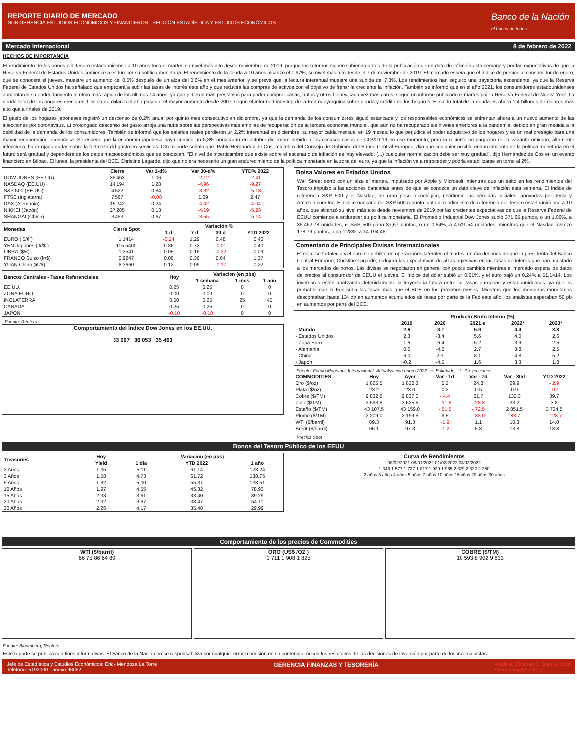REPORTE DIARIO DE MERCADO
SUB GERENCIA ESTUDIOS ECONÓMICOS Y FINANCIEROS - SECCIÓN ESTADÍSTICA Y ESTUDIOS ECONÓMICOS
Banco de la Nación
el banco de todos
Mercado Internacional 8 de febrero de 2022
HECHOS DE IMPORTANCIA
El rendimiento de los bonos del Tesoro estadounidense a 10 años tocó el martes su nivel más alto desde noviembre de 2019, porque los retornos siguen subiendo antes de la publicación de un dato de inflación esta semana y por las expectativas de que la Reserva Federal de Estados Unidos comience a endurecer su política monetaria. El rendimiento de la deuda a 10 años alcanzó el 1,97%, su nivel más alto desde el 7 de noviembre de 2019. El mercado espera que el índice de precios al consumidor de enero, que se conocerá el jueves, muestre un aumento del 0,5% después de un alza del 0,6% en el mes anterior, y se prevé que la lectura interanual muestre una subida del 7,3%. Los rendimientos han seguido una trayectoria ascendente, ya que la Reserva Federal de Estados Unidos ha señalado que empezará a subir las tasas de interés este año y que reducirá las compras de activos con el objetivo de frenar la creciente la inflación. También se informó que en el año 2021, los consumidores estadounidenses aumentaron su endeudamiento al ritmo más rápido de los últimos 14 años, ya que pidieron más préstamos para poder comprar casas, autos y otros bienes cada vez más caros, según un informe publicado el martes por la Reserva Federal de Nueva York. La deuda total de los hogares creció en 1 billón de dólares el año pasado, el mayor aumento desde 2007, según el informe trimestral de la Fed neoyorquina sobre deuda y crédito de los hogares. El saldo total de la deuda es ahora 1,4 billones de dólares más alto que a finales de 2019.
El gasto de los hogares japoneses registró un descenso de 0,2% anual por quinto mes consecutivo en diciembre, ya que la demanda de los consumidores siguió estancada y los responsables económicos se enfrentan ahora a un nuevo aumento de las infecciones por coronavirus. El prolongado descenso del gasto arroja una nube sobre las perspectivas más amplias de recuperación de la tercera economía mundial, que aún no ha recuperado los niveles anteriores a la pandemia, debido en gran medida a la debilidad de la demanda de los consumidores. También se informó que los salarios reales perdieron un 2,2% interanual en diciembre, su mayor caída mensual en 19 meses, lo que perjudica el poder adquisitivo de los hogares y es un mal presagio para una mayor recuperación económica. Se espera que la economía japonesa haya crecido un 5,8% anualizado en octubre-diciembre debido a los escasos casos de COVID-19 en ese momento, pero la reciente propagación de la variante ómicron, altamente infecciosa, ha arrojado dudas sobre la fortaleza del gasto en servicios. Otro reporte señaló que, Pablo Hernández de Cos, miembro del Consejo de Gobierno del Banco Central Europeo, dijo que cualquier posible endurecimiento de la política monetaria en el futuro será gradual y dependerá de los datos macroeconómicos que se conozcan. "El nivel de incertidumbre que existe sobre el escenario de inflación es muy elevado, (...) cualquier normalización debe ser muy gradual", dijo Hernández de Cos en un evento financiero en Bilbao. El lunes, la presidenta del BCE, Christine Lagarde, dijo que no era necesario un gran endurecimiento de la política monetaria en la zona del euro, ya que la inflación va a retroceder y podría estabilizarse en torno al 2%.
| | Cierre | Var 1-d% | Var 30-d% | YTD% 2022 |
| --- | --- | --- | --- | --- |
| DOW JONES (EE.UU) | 35 463 | 1.06 | -2.12 | -2.41 |
| NASDAQ (EE.UU) | 14 194 | 1.28 | -4.96 | -9.27 |
| S&P 500 (EE.UU) | 4 522 | 0.84 | -3.32 | -5.13 |
| FTSE (Inglaterra) | 7 567 | -0.08 | 1.09 | 2.47 |
| DAX (Alemania) | 15 242 | 0.24 | -4.42 | -4.04 |
| NIKKEI (Japón) | 27 285 | 0.13 | -4.19 | -5.23 |
| SHANGAI (China) | 3 453 | 0.67 | -3.55 | -5.14 |
| Monedas | Cierre Spot | Variación % | | | |
| --- | --- | --- | --- | --- | --- |
| | | 1 d | 7 d | 30 d | YTD 2022 |
| EURO ( $/€ ) | 1.1414 | -0.24 | 1.29 | 0.48 | 0.40 |
| YEN Japonés ( ¥/$ ) | 115.5400 | 0.36 | 0.72 | -0.01 | 0.40 |
| LIBRA ($/£) | 1.3541 | 0.05 | 0.16 | -0.32 | 0.09 |
| FRANCO Suizo (fr/$) | 0.9247 | 0.08 | 0.36 | 0.64 | 1.37 |
| YUAN Chino (¥ /$) | 6.3660 | 0.12 | 0.09 | -0.17 | 0.22 |
| Bancos Centrales - Tasas Referenciales | Hoy | Variación (en pbs) | | |
| --- | --- | --- | --- | --- |
| | | 1 semana | 1 mes | 1 año |
| EE.UU. | 0.25 | 0.25 | 0 | 0 |
| ZONA EURO | 0.00 | 0.00 | 0 | 0 |
| INGLATERRA | 0.50 | 0.25 | 25 | 40 |
| CANADÁ | 0.25 | 0.25 | 0 | 0 |
| JAPÓN | -0.10 | -0.10 | 0 | 0 |
Fuente: Reuters
Comportamiento del Índice Dow Jones en los EE.UU.
33 067 36 053 35 463
Bolsa Valores en Estados Unidos
Wall Street cerró con un alza el martes, impulsado por Apple y Microsoft, mientras que un salto en los rendimientos del Tesoro impulsó a las acciones bancarias antes de que se conozca un dato clave de inflación esta semana. El índice de referencia S&P 500 y el Nasdaq, de gran peso tecnológico, revirtieron las pérdidas iniciales, apoyadas por Tesla y Amazon.com Inc. El índice bancario del S&P 500 repuntó junto al rendimiento de referencia del Tesoro estadounidense a 10 años, que alcanzó su nivel más alto desde noviembre de 2019 por las crecientes expectativas de que la Reserva Federal de EEUU comience a endurecer su política monetaria. El Promedio Industrial Dow Jones subió 371,65 puntos, o un 1,06%, a 35.462,78 unidades, el S&P 500 ganó 37,67 puntos, o un 0,84%, a 4.521,54 unidades, mientras que el Nasdaq avanzó 178,79 puntos, o un 1,28%, a 14.194,46.
Comentario de Principales Divisas Internacionales
El dólar se fortaleció y el euro se debilitó en operaciones laterales el martes, un día después de que la presidenta del Banco Central Europeo, Christine Lagarde, redujera las expectativas de alzas agresivas en las tasas de interés que han asustado a los mercados de bonos. Las divisas se negociaron en general con pocos cambios mientras el mercado espera los datos de precios al consumidor de EEUU el jueves. El índice del dólar subió un 0,21%, y el euro bajó un 0,24% a $1,1414. Los inversores están analizando detenidamente la trayectoria futura entre las tasas europeas y estadounidenses, ya que es probable que la Fed suba las tasas más que el BCE en los próximos meses. Mientras que los mercados monetarios descontaban hasta 134 pb en aumentos acumulados de tasas por parte de la Fed este año, los analistas esperaban 50 pb en aumentos por parte del BCE.
| | Producto Bruto Interno (%) | | | | |
| --- | --- | --- | --- | --- | --- |
| | 2019 | 2020 | 2021 e | 2022* | 2023* |
| - Mundo | 2.6 | -3.1 | 5.9 | 4.4 | 3.8 |
| - Estados Unidos | 2.3 | -3.4 | 5.6 | 4.0 | 2.6 |
| - Zona Euro | 1.6 | -6.4 | 5.2 | 3.9 | 2.5 |
| - Alemania | 0.6 | -4.6 | 2.7 | 3.8 | 2.5 |
| - China | 6.0 | 2.3 | 8.1 | 4.8 | 5.2 |
| - Japón | -0.2 | -4.5 | 1.6 | 3.3 | 1.8 |
Fuente: Fondo Monetario Internacional -Actualización enero 2022 e: Estimado, * : Proyecciones
| COMMODITIES | Hoy | Ayer | Var - 1d | Var - 7d | Var - 30d | YTD 2022 |
| --- | --- | --- | --- | --- | --- | --- |
| Oro ($/oz) | 1 825.5 | 1 820.3 | 5.2 | 24.8 | 29.9 | - 2.9 |
| Plata ($/oz) | 23.2 | 23.0 | 0.2 | 0.5 | 0.9 | - 0.1 |
| Cobre ($/TM) | 9 832.6 | 9 837.0 | - 4.4 | 61.7 | 132.3 | 39.7 |
| Zinc ($/TM) | 3 593.8 | 3 625.5 | - 31.8 | - 28.3 | 33.2 | 3.8 |
| Estaño ($/TM) | 43 107.5 | 43 159.0 | - 51.5 | - 72.5 | 2 851.5 | 3 734.5 |
| Plomo ($/TM) | 2 209.0 | 2 199.5 | 9.5 | - 33.0 | -83.7 | - 128.7 |
| WTI ($/barril) | 89.3 | 91.3 | -1.9 | 1.1 | 10.3 | 14.0 |
| Brent ($/barril) | 96.1 | 97.3 | -1.2 | 5.8 | 13.8 | 18.8 |
Precios Spot
Bonos del Tesoro Público de los EEUU
| Treasuries | Hoy | Variación (en pbs) | | |
| --- | --- | --- | --- | --- |
| | Yield | 1 día | YTD 2022 | 1 año |
| 2 Años | 1.35 | 5.11 | 61.14 | 123.24 |
| 3 Años | 1.58 | 4.73 | 61.72 | 138.75 |
| 5 Años | 1.82 | 5.00 | 55.37 | 133.51 |
| 10 Años | 1.97 | 4.55 | 45.32 | 78.93 |
| 15 Años | 2.33 | 3.61 | 38.40 | 89.29 |
| 20 Años | 2.32 | 3.67 | 38.47 | 54.11 |
| 30 Años | 2.26 | 4.17 | 35.48 | 29.99 |
Curva de Rendimientos
08/02/2021 08/01/2022 01/02/2022 08/02/2022
1.346 1.577 1.737 1.817 1.939 1.965 2.329 2.322 2.260
2 años 3 años 4 años 5 años 7 años 10 años 15 años 20 años 30 años
Comportamiento de los precios de Commodities
WTI ($/barril)
66 75 86 64 89
ORO (US$ /OZ )
1 711 1 908 1 825
COBRE ($/TM)
10 593 8 902 9 833
Fuente: Bloomberg, Reuters
Este reporte se publica con fines informativos. El Banco de la Nación no se responsabiliza por cualquier error u omisión en su contenido, ni con los resultados de las decisiones de inversión por parte de los inversionistas.
Jefe de Estadística y Estudios Económicos: Erick Mendoza La Torre
Teléfono: 5192000 - anexo 96052 GERENCIA FINANZAS Y TESORERÍA Analista: Esteban E. Guerra Copa
mlauriano@bn.com.pe